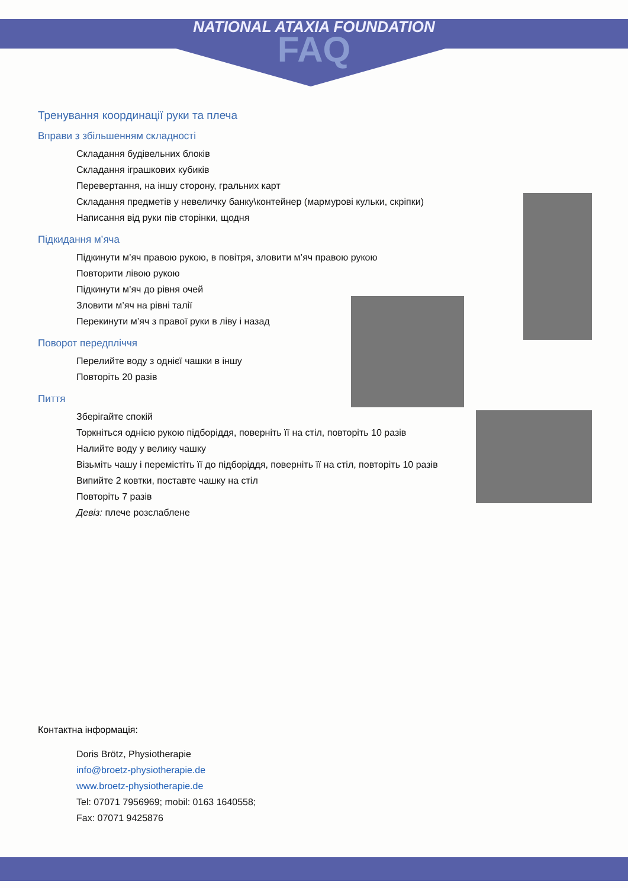NATIONAL ATAXIA FOUNDATION
FAQ
Тренування координації руки та плеча
Вправи з збільшенням складності
Складання будівельних блоків
Складання іграшкових кубиків
Перевертання, на іншу сторону, гральних карт
Складання предметів у невеличку банку\контейнер (мармурові кульки, скріпки)
Написання від руки пів сторінки, щодня
Підкидання м’яча
Підкинути м’яч правою рукою, в повітря, зловити м’яч правою рукою
Повторити лівою рукою
Підкинути м’яч до рівня очей
Зловити м’яч на рівні талії
Перекинути м’яч з правої руки в ліву і назад
Поворот передпліччя
Перелийте воду з однієї чашки в іншу
Повторіть 20 разів
Пиття
Зберігайте спокій
Торкніться однією рукою підборіддя, поверніть її на стіл, повторіть 10 разів
Налийте воду у велику чашку
Візьміть чашу і перемістіть її до підборіддя, поверніть її на стіл, повторіть 10 разів
Випийте 2 ковтки, поставте чашку на стіл
Повторіть 7 разів
Девіз: плече розслаблене
Контактна інформація:
Doris Brötz, Physiotherapie
info@broetz-physiotherapie.de
www.broetz-physiotherapie.de
Tel: 07071 7956969; mobil: 0163 1640558;
Fax: 07071 9425876